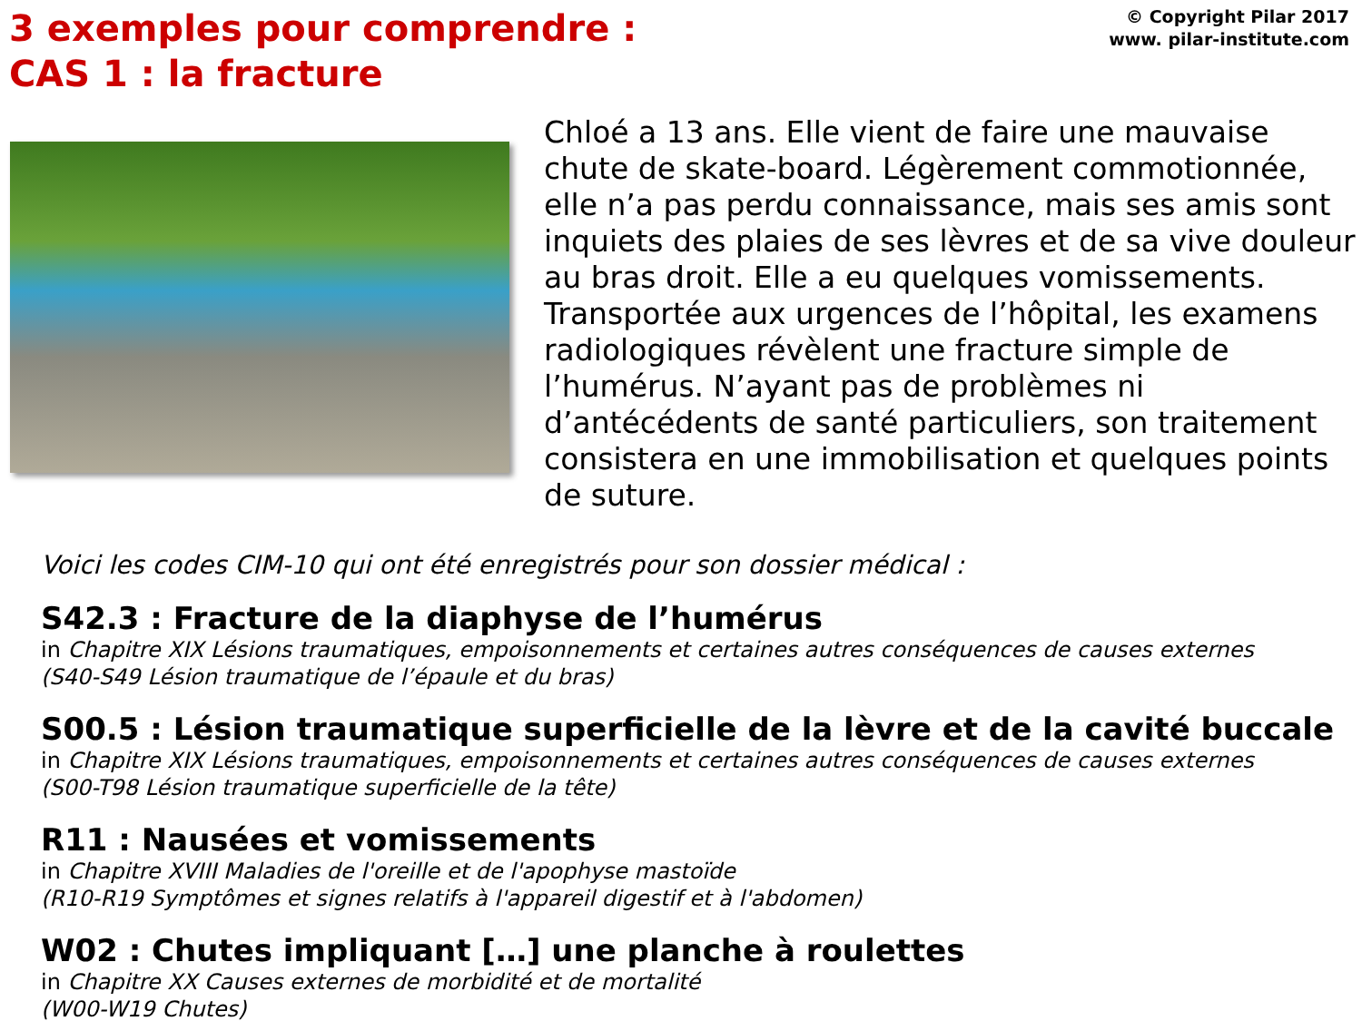3 exemples pour comprendre :
CAS 1 : la fracture
© Copyright Pilar 2017
www. pilar-institute.com
Chloé a 13 ans. Elle vient de faire une mauvaise chute de skate-board. Légèrement commotionnée, elle n’a pas perdu connaissance, mais ses amis sont inquiets des plaies de ses lèvres et de sa vive douleur au bras droit. Elle a eu quelques vomissements. Transportée aux urgences de l’hôpital, les examens radiologiques révèlent une fracture simple de l’humérus. N’ayant pas de problèmes ni d’antécédents de santé particuliers, son traitement consistera en une immobilisation et quelques points de suture.
Voici les codes CIM-10 qui ont été enregistrés pour son dossier médical :
S42.3 : Fracture de la diaphyse de l’humérus
in Chapitre XIX Lésions traumatiques, empoisonnements et certaines autres conséquences de causes externes
(S40-S49 Lésion traumatique de l’épaule et du bras)
S00.5 : Lésion traumatique superficielle de la lèvre et de la cavité buccale
in Chapitre XIX Lésions traumatiques, empoisonnements et certaines autres conséquences de causes externes
(S00-T98 Lésion traumatique superficielle de la tête)
R11 : Nausées et vomissements
in Chapitre XVIII Maladies de l'oreille et de l'apophyse mastoïde
(R10-R19 Symptômes et signes relatifs à l'appareil digestif et à l'abdomen)
W02 : Chutes impliquant […] une planche à roulettes
in Chapitre XX Causes externes de morbidité et de mortalité
(W00-W19 Chutes)